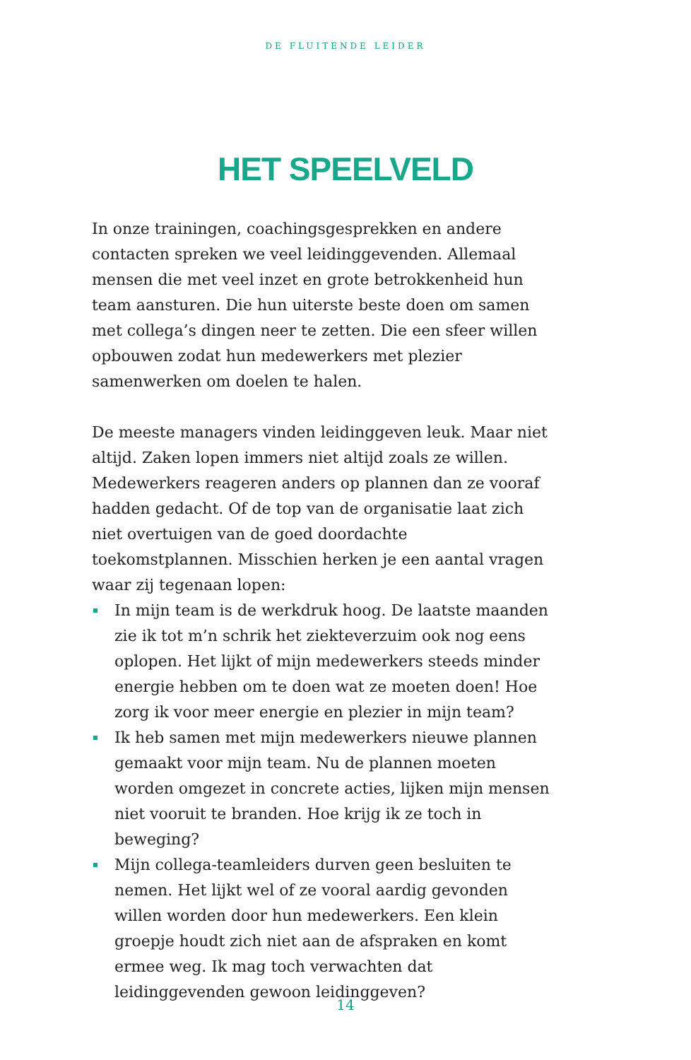DE FLUITENDE LEIDER
HET SPEELVELD
In onze trainingen, coachingsgesprekken en andere contacten spreken we veel leidinggevenden. Allemaal mensen die met veel inzet en grote betrokkenheid hun team aansturen. Die hun uiterste beste doen om samen met collega’s dingen neer te zetten. Die een sfeer willen opbouwen zodat hun medewerkers met plezier samenwerken om doelen te halen.
De meeste managers vinden leidinggeven leuk. Maar niet altijd. Zaken lopen immers niet altijd zoals ze willen. Medewerkers reageren anders op plannen dan ze vooraf hadden gedacht. Of de top van de organisatie laat zich niet overtuigen van de goed doordachte toekomstplannen. Misschien herken je een aantal vragen waar zij tegenaan lopen:
In mijn team is de werkdruk hoog. De laatste maanden zie ik tot m’n schrik het ziekteverzuim ook nog eens oplopen. Het lijkt of mijn medewerkers steeds minder energie hebben om te doen wat ze moeten doen! Hoe zorg ik voor meer energie en plezier in mijn team?
Ik heb samen met mijn medewerkers nieuwe plannen gemaakt voor mijn team. Nu de plannen moeten worden omgezet in concrete acties, lijken mijn mensen niet vooruit te branden. Hoe krijg ik ze toch in beweging?
Mijn collega-teamleiders durven geen besluiten te nemen. Het lijkt wel of ze vooral aardig gevonden willen worden door hun medewerkers. Een klein groepje houdt zich niet aan de afspraken en komt ermee weg. Ik mag toch verwachten dat leidinggevenden gewoon leidinggeven?
14